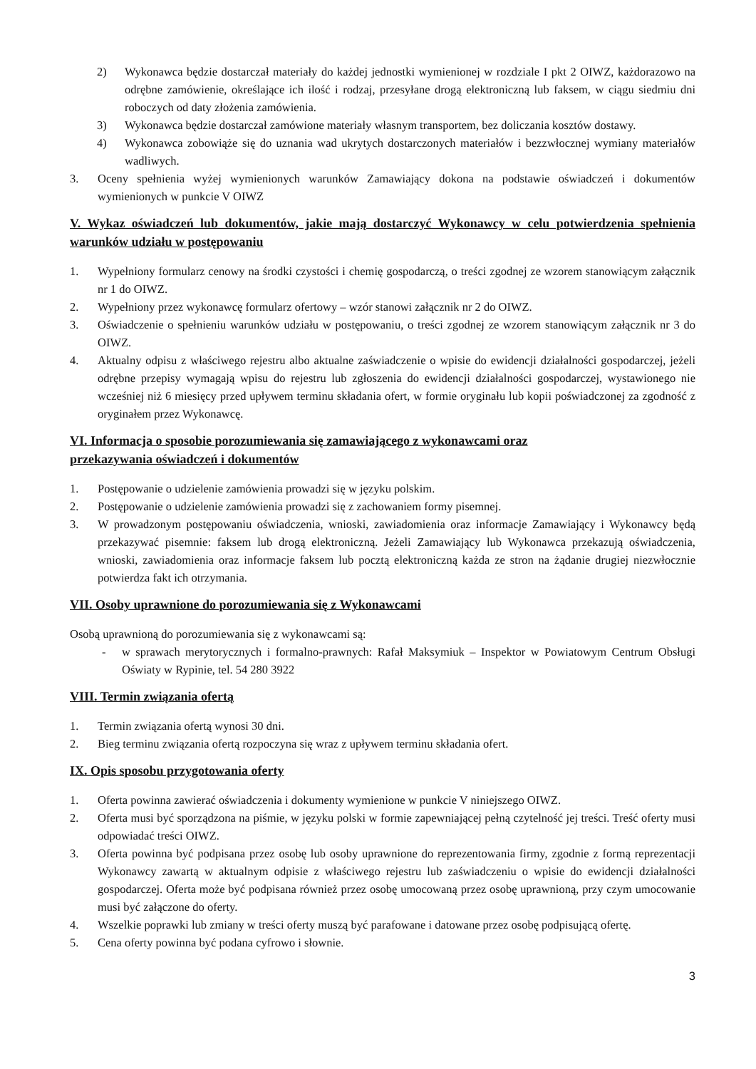2) Wykonawca będzie dostarczał materiały do każdej jednostki wymienionej w rozdziale I pkt 2 OIWZ, każdorazowo na odrębne zamówienie, określające ich ilość i rodzaj, przesyłane drogą elektroniczną lub faksem, w ciągu siedmiu dni roboczych od daty złożenia zamówienia.
3) Wykonawca będzie dostarczał zamówione materiały własnym transportem, bez doliczania kosztów dostawy.
4) Wykonawca zobowiąże się do uznania wad ukrytych dostarczonych materiałów i bezzwłocznej wymiany materiałów wadliwych.
3. Oceny spełnienia wyżej wymienionych warunków Zamawiający dokona na podstawie oświadczeń i dokumentów wymienionych w punkcie V OIWZ
V. Wykaz oświadczeń lub dokumentów, jakie mają dostarczyć Wykonawcy w celu potwierdzenia spełnienia warunków udziału w postępowaniu
1. Wypełniony formularz cenowy na środki czystości i chemię gospodarczą, o treści zgodnej ze wzorem stanowiącym załącznik nr 1 do OIWZ.
2. Wypełniony przez wykonawcę formularz ofertowy – wzór stanowi załącznik nr 2 do OIWZ.
3. Oświadczenie o spełnieniu warunków udziału w postępowaniu, o treści zgodnej ze wzorem stanowiącym załącznik nr 3 do OIWZ.
4. Aktualny odpisu z właściwego rejestru albo aktualne zaświadczenie o wpisie do ewidencji działalności gospodarczej, jeżeli odrębne przepisy wymagają wpisu do rejestru lub zgłoszenia do ewidencji działalności gospodarczej, wystawionego nie wcześniej niż 6 miesięcy przed upływem terminu składania ofert, w formie oryginału lub kopii poświadczonej za zgodność z oryginałem przez Wykonawcę.
VI. Informacja o sposobie porozumiewania się zamawiającego z wykonawcami oraz
przekazywania oświadczeń i dokumentów
1. Postępowanie o udzielenie zamówienia prowadzi się w języku polskim.
2. Postępowanie o udzielenie zamówienia prowadzi się z zachowaniem formy pisemnej.
3. W prowadzonym postępowaniu oświadczenia, wnioski, zawiadomienia oraz informacje Zamawiający i Wykonawcy będą przekazywać pisemnie: faksem lub drogą elektroniczną. Jeżeli Zamawiający lub Wykonawca przekazują oświadczenia, wnioski, zawiadomienia oraz informacje faksem lub pocztą elektroniczną każda ze stron na żądanie drugiej niezwłocznie potwierdza fakt ich otrzymania.
VII. Osoby uprawnione do porozumiewania się z Wykonawcami
Osobą uprawnioną do porozumiewania się z wykonawcami są:
- w sprawach merytorycznych i formalno-prawnych: Rafał Maksymiuk – Inspektor w Powiatowym Centrum Obsługi Oświaty w Rypinie, tel. 54 280 3922
VIII. Termin związania ofertą
1. Termin związania ofertą wynosi 30 dni.
2. Bieg terminu związania ofertą rozpoczyna się wraz z upływem terminu składania ofert.
IX. Opis sposobu przygotowania oferty
1. Oferta powinna zawierać oświadczenia i dokumenty wymienione w punkcie V niniejszego OIWZ.
2. Oferta musi być sporządzona na piśmie, w języku polski w formie zapewniającej pełną czytelność jej treści. Treść oferty musi odpowiadać treści OIWZ.
3. Oferta powinna być podpisana przez osobę lub osoby uprawnione do reprezentowania firmy, zgodnie z formą reprezentacji Wykonawcy zawartą w aktualnym odpisie z właściwego rejestru lub zaświadczeniu o wpisie do ewidencji działalności gospodarczej. Oferta może być podpisana również przez osobę umocowaną przez osobę uprawnioną, przy czym umocowanie musi być załączone do oferty.
4. Wszelkie poprawki lub zmiany w treści oferty muszą być parafowane i datowane przez osobę podpisującą ofertę.
5. Cena oferty powinna być podana cyfrowo i słownie.
3